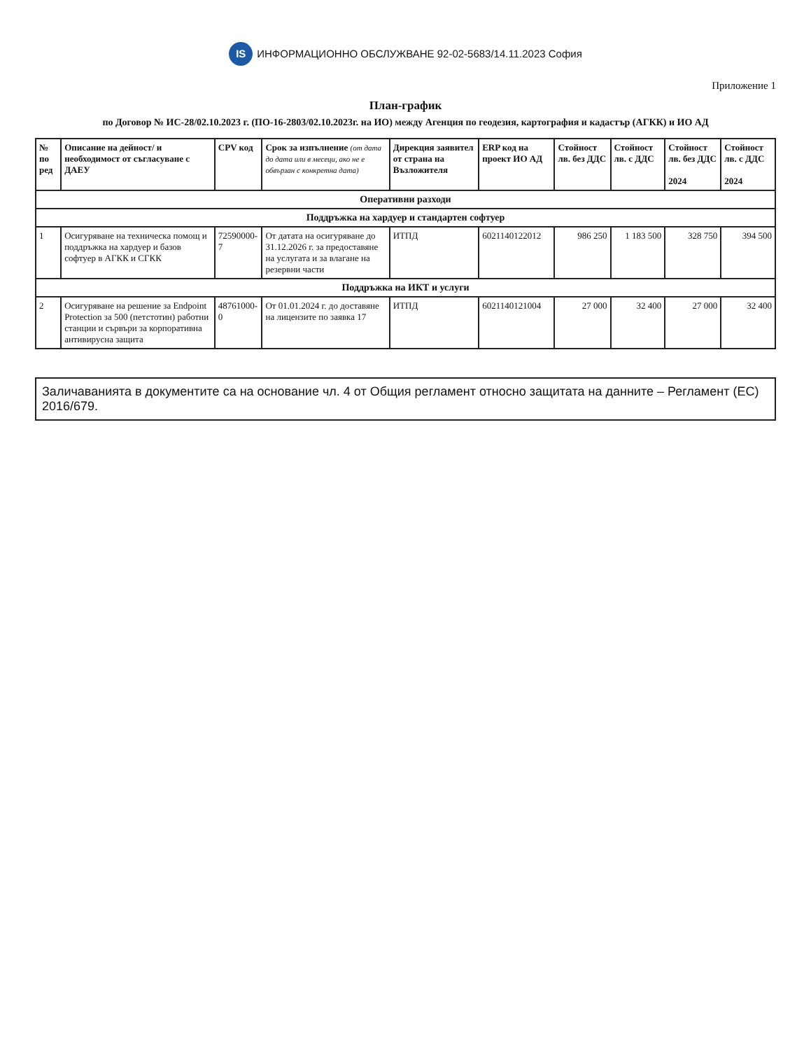IS ИНФОРМАЦИОННО ОБСЛУЖВАНЕ 92-02-5683/14.11.2023 София
Приложение 1
План-график
по Договор № ИС-28/02.10.2023 г. (ПО-16-2803/02.10.2023г. на ИО) между Агенция по геодезия, картография и кадастър (АГКК) и ИО АД
| № по ред | Описание на дейност/ и необходимост от съгласуване с ДАЕУ | CPV код | Срок за изпълнение (от дата до дата или в месеци, ако не е обвързан с конкретна дата) | Дирекция заявител от страна на Възложителя | ERP код на проект ИО АД | Стойност лв. без ДДС | Стойност лв. с ДДС | Стойност лв. без ДДС 2024 | Стойност лв. с ДДС 2024 |
| --- | --- | --- | --- | --- | --- | --- | --- | --- | --- |
| Оперативни разходи | | | | | | | | | |
| Поддръжка на хардуер и стандартен софтуер | | | | | | | | | |
| 1 | Осигуряване на техническа помощ и поддръжка на хардуер и базов софтуер в АГКК и СГКК | 72590000-7 | От датата на осигуряване до 31.12.2026 г. за предоставяне на услугата и за влагане на резервни части | ИТПД | 6021140122012 | 986 250 | 1 183 500 | 328 750 | 394 500 |
| Поддръжка на ИКТ и услуги | | | | | | | | | |
| 2 | Осигуряване на решение за Endpoint Protection за 500 (петстотин) работни станции и сървъри за корпоративна антивирусна защита | 48761000-0 | От 01.01.2024 г. до доставяне на лицензите по заявка 17 | ИТПД | 6021140121004 | 27 000 | 32 400 | 27 000 | 32 400 |
Заличаванията в документите са на основание чл. 4 от Общия регламент относно защитата на данните – Регламент (ЕС) 2016/679.